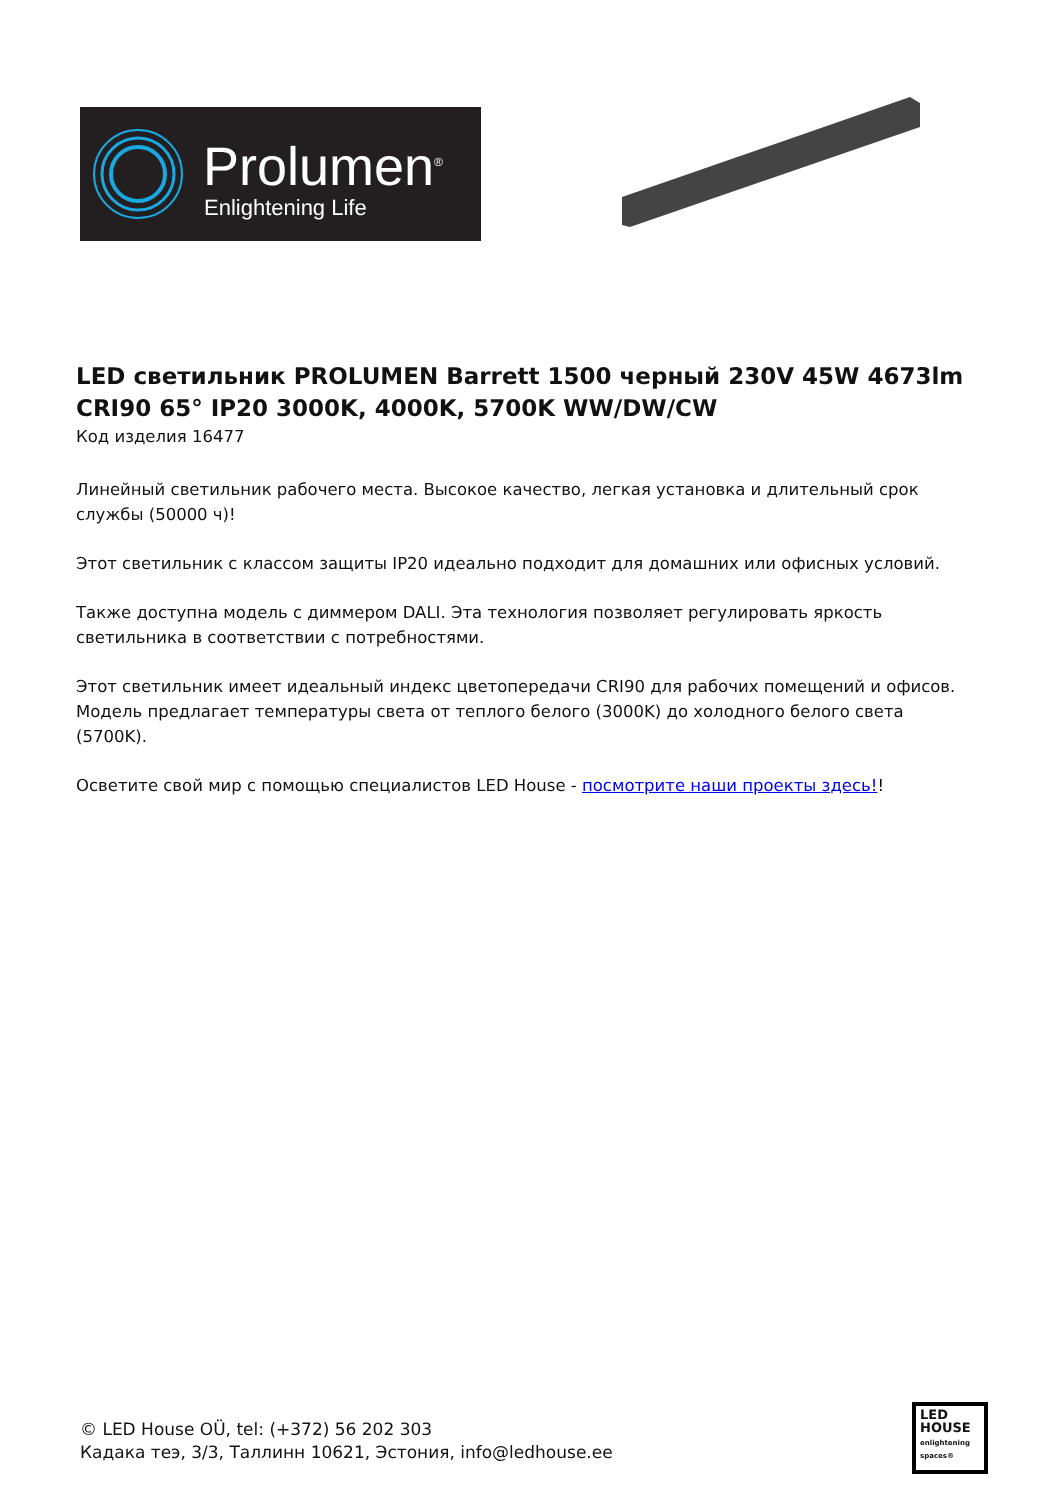Prolumen<sup>®</sup>
Enlightening Life
LED светильник PROLUMEN Barrett 1500 черный 230V 45W 4673lm CRI90 65° IP20 3000K, 4000K, 5700K WW/DW/CW
Код изделия 16477
Линейный светильник рабочего места. Высокое качество, легкая установка и длительный срок службы (50000 ч)!
Этот светильник с классом защиты IP20 идеально подходит для домашних или офисных условий.
Также доступна модель с диммером DALI. Эта технология позволяет регулировать яркость светильника в соответствии с потребностями.
Этот светильник имеет идеальный индекс цветопередачи CRI90 для рабочих помещений и офисов. Модель предлагает температуры света от теплого белого (3000K) до холодного белого света (5700K).
Осветите свой мир с помощью специалистов LED House - посмотрите наши проекты здесь!!
© LED House OÜ, tel: (+372) 56 202 303
Кадака теэ, 3/3, Таллинн 10621, Эстония, info@ledhouse.ee
LED
HOUSE
enlightening spaces®